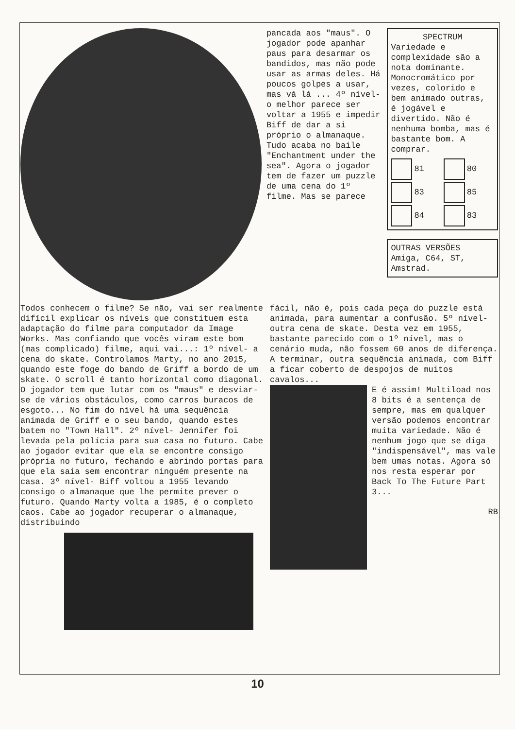pancada aos "maus". O jogador pode apanhar paus para desarmar os bandidos, mas não pode usar as armas deles. Há poucos golpes a usar, mas vá lá ... 4º nível- o melhor parece ser voltar a 1955 e impedir Biff de dar a si próprio o almanaque. Tudo acaba no baile "Enchantment under the sea". Agora o jogador tem de fazer um puzzle de uma cena do 1º filme. Mas se parece
SPECTRUM
Variedade e complexidade são a nota dominante. Monocromático por vezes, colorido e bem animado outras, é jogável e divertido. Não é nenhuma bomba, mas é bastante bom. A comprar.
81
80
83
85
84
83
OUTRAS VERSÕES
Amiga, C64, ST, Amstrad.
Todos conhecem o filme? Se não, vai ser realmente difícil explicar os níveis que constituem esta adaptação do filme para computador da Image Works. Mas confiando que vocês viram este bom (mas complicado) filme, aqui vai...: 1º nível- a cena do skate. Controlamos Marty, no ano 2015, quando este foge do bando de Griff a bordo de um skate. O scroll é tanto horizontal como diagonal. O jogador tem que lutar com os "maus" e desviar-se de vários obstáculos, como carros buracos de esgoto... No fim do nível há uma sequência animada de Griff e o seu bando, quando estes batem no "Town Hall". 2º nível- Jennifer foi levada pela polícia para sua casa no futuro. Cabe ao jogador evitar que ela se encontre consigo própria no futuro, fechando e abrindo portas para que ela saia sem encontrar ninguém presente na casa. 3º nível- Biff voltou a 1955 levando consigo o almanaque que lhe permite prever o futuro. Quando Marty volta a 1985, é o completo caos. Cabe ao jogador recuperar o almanaque, distribuindo
fácil, não é, pois cada peça do puzzle está animada, para aumentar a confusão. 5º nível- outra cena de skate. Desta vez em 1955, bastante parecido com o 1º nível, mas o cenário muda, não fossem 60 anos de diferença. A terminar, outra sequência animada, com Biff a ficar coberto de despojos de muitos cavalos...
E é assim! Multiload nos 8 bits é a sentença de sempre, mas em qualquer versão podemos encontrar muita variedade. Não é nenhum jogo que se diga "indispensável", mas vale bem umas notas. Agora só nos resta esperar por Back To The Future Part 3...
RB
10